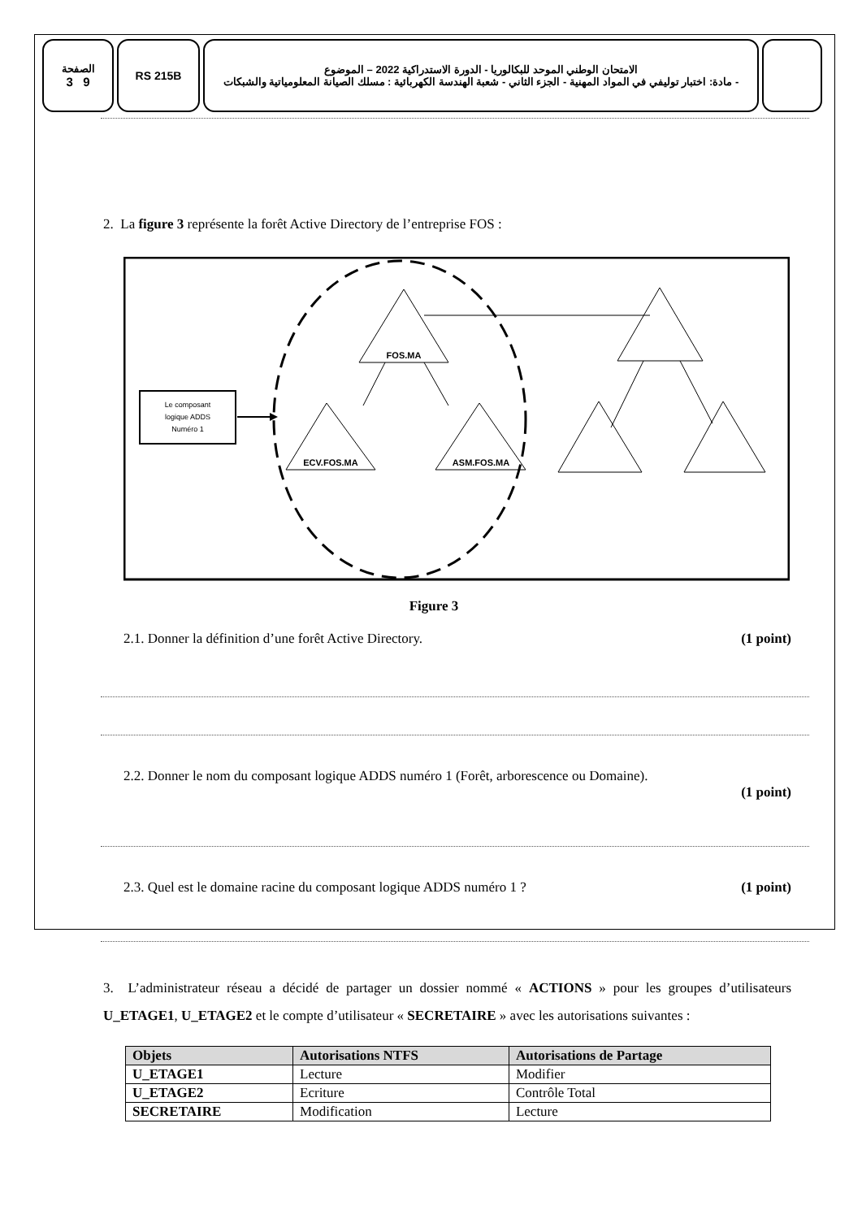الصفحة
3 9
RS 215B الامتحان الوطني الموحد للبكالوريا - الدورة الاستدراكية 2022 – الموضوع
- مادة: اختبار توليفي في المواد المهنية - الجزء الثاني - شعبة الهندسة الكهربائية : مسلك الصيانة المعلومياتية والشبكات
2. La figure 3 représente la forêt Active Directory de l’entreprise FOS :
FOS.MA
ECV.FOS.MA
ASM.FOS.MA
Le composant
logique ADDS
Numéro 1
Figure 3
2.1. Donner la définition d’une forêt Active Directory. (1 point)
2.2. Donner le nom du composant logique ADDS numéro 1 (Forêt, arborescence ou Domaine).
(1 point)
2.3. Quel est le domaine racine du composant logique ADDS numéro 1 ? (1 point)
3. L’administrateur réseau a décidé de partager un dossier nommé « ACTIONS » pour les groupes d’utilisateurs U_ETAGE1, U_ETAGE2 et le compte d’utilisateur « SECRETAIRE » avec les autorisations suivantes :
| Objets | Autorisations NTFS | Autorisations de Partage |
| --- | --- | --- |
| U_ETAGE1 | Lecture | Modifier |
| U_ETAGE2 | Ecriture | Contrôle Total |
| SECRETAIRE | Modification | Lecture |